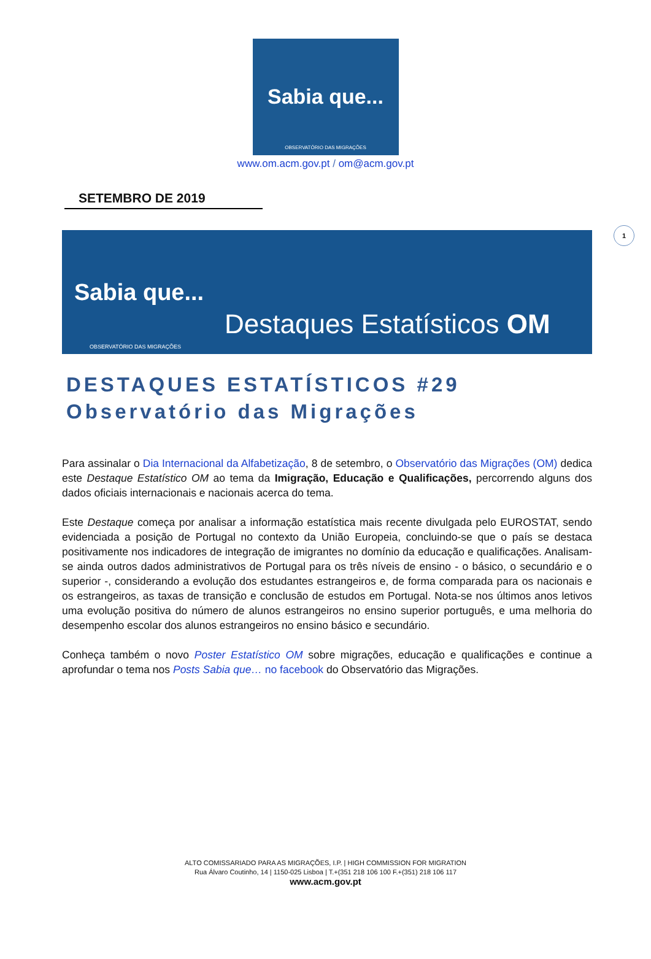Sabia que...
OBSERVATÓRIO DAS MIGRAÇÕES
www.om.acm.gov.pt / om@acm.gov.pt
1
SETEMBRO DE 2019
Sabia que...
Destaques Estatísticos OM
OBSERVATÓRIO DAS MIGRAÇÕES
DESTAQUES ESTATÍSTICOS #29
Observatório das Migrações
Para assinalar o Dia Internacional da Alfabetização, 8 de setembro, o Observatório das Migrações (OM) dedica este Destaque Estatístico OM ao tema da Imigração, Educação e Qualificações, percorrendo alguns dos dados oficiais internacionais e nacionais acerca do tema.
Este Destaque começa por analisar a informação estatística mais recente divulgada pelo EUROSTAT, sendo evidenciada a posição de Portugal no contexto da União Europeia, concluindo-se que o país se destaca positivamente nos indicadores de integração de imigrantes no domínio da educação e qualificações. Analisam-se ainda outros dados administrativos de Portugal para os três níveis de ensino - o básico, o secundário e o superior -, considerando a evolução dos estudantes estrangeiros e, de forma comparada para os nacionais e os estrangeiros, as taxas de transição e conclusão de estudos em Portugal. Nota-se nos últimos anos letivos uma evolução positiva do número de alunos estrangeiros no ensino superior português, e uma melhoria do desempenho escolar dos alunos estrangeiros no ensino básico e secundário.
Conheça também o novo Poster Estatístico OM sobre migrações, educação e qualificações e continue a aprofundar o tema nos Posts Sabia que… no facebook do Observatório das Migrações.
ALTO COMISSARIADO PARA AS MIGRAÇÕES, I.P. | HIGH COMMISSION FOR MIGRATION
Rua Álvaro Coutinho, 14 | 1150-025 Lisboa | T.+(351 218 106 100 F.+(351) 218 106 117
www.acm.gov.pt